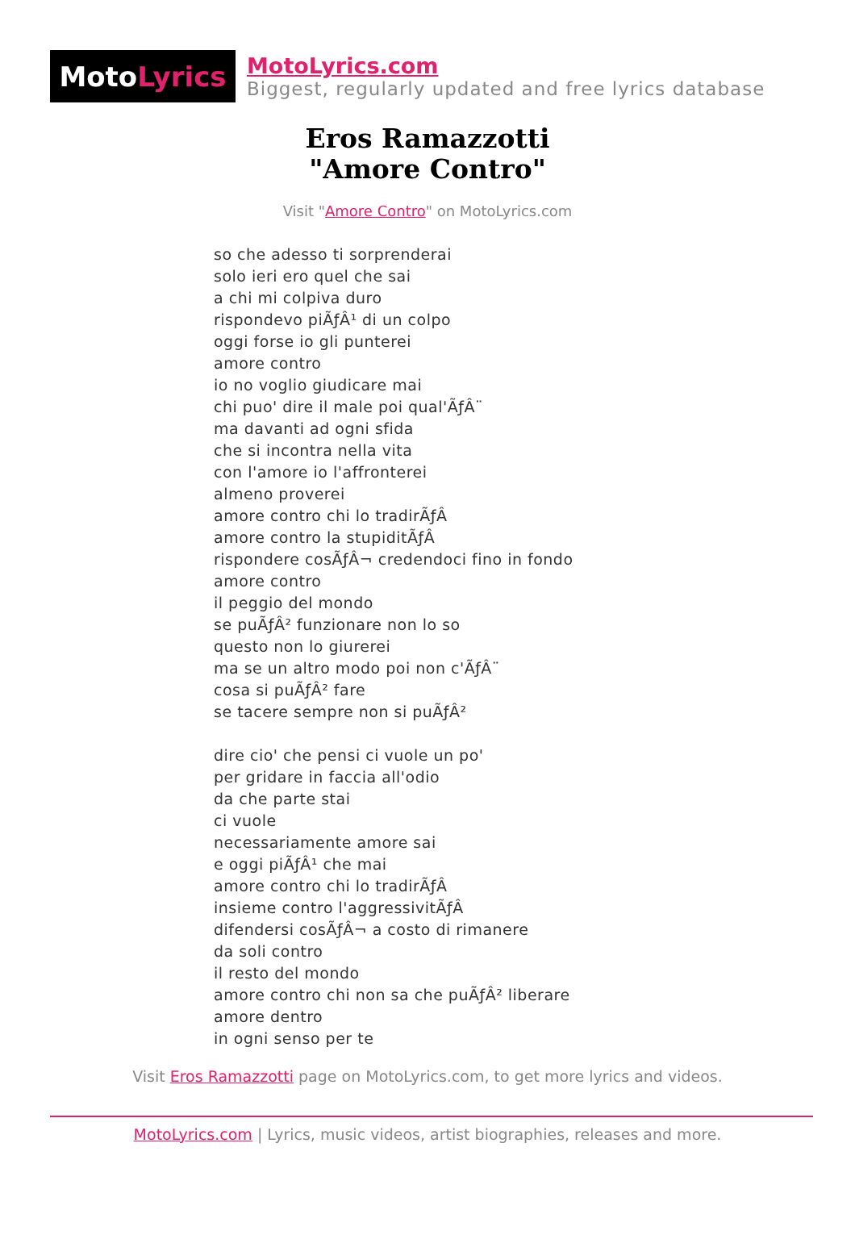Moto Lyrics
MotoLyrics.com
Biggest, regularly updated and free lyrics database
Eros Ramazzotti
"Amore Contro"
Visit "Amore Contro" on MotoLyrics.com
so che adesso ti sorprenderai
solo ieri ero quel che sai
a chi mi colpiva duro
rispondevo piÃƒÂ¹ di un colpo
oggi forse io gli punterei
amore contro
io no voglio giudicare mai
chi puo' dire il male poi qual'ÃƒÂ¨
ma davanti ad ogni sfida
che si incontra nella vita
con l'amore io l'affronterei
almeno proverei
amore contro chi lo tradirÃƒÂ
amore contro la stupiditÃƒÂ
rispondere cosÃƒÂ¬ credendoci fino in fondo
amore contro
il peggio del mondo
se puÃƒÂ² funzionare non lo so
questo non lo giurerei
ma se un altro modo poi non c'ÃƒÂ¨
cosa si puÃƒÂ² fare
se tacere sempre non si puÃƒÂ²
dire cio' che pensi ci vuole un po'
per gridare in faccia all'odio
da che parte stai
ci vuole
necessariamente amore sai
e oggi piÃƒÂ¹ che mai
amore contro chi lo tradirÃƒÂ
insieme contro l'aggressivitÃƒÂ
difendersi cosÃƒÂ¬ a costo di rimanere
da soli contro
il resto del mondo
amore contro chi non sa che puÃƒÂ² liberare
amore dentro
in ogni senso per te
Visit Eros Ramazzotti page on MotoLyrics.com, to get more lyrics and videos.
MotoLyrics.com | Lyrics, music videos, artist biographies, releases and more.